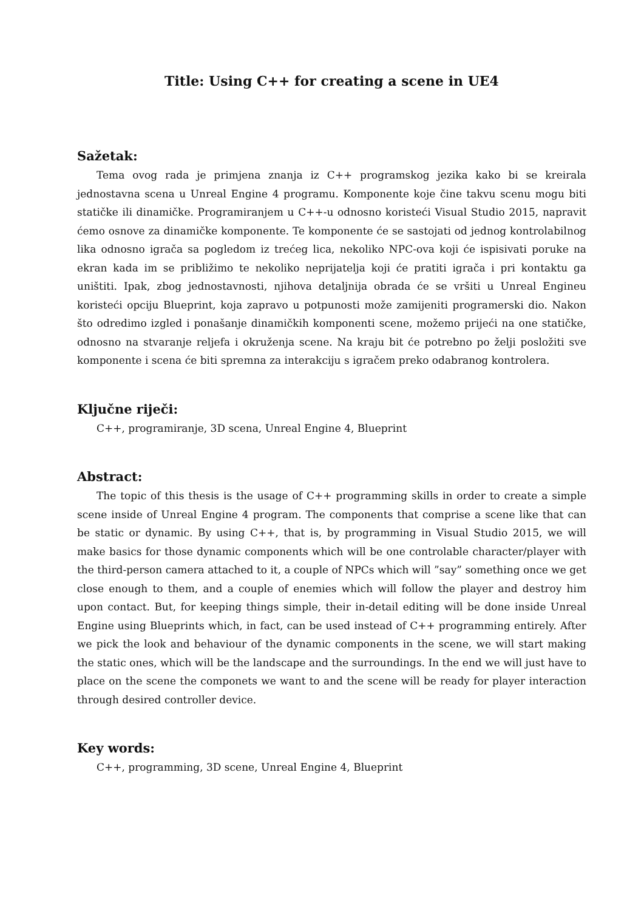Title: Using C++ for creating a scene in UE4
Sažetak:
Tema ovog rada je primjena znanja iz C++ programskog jezika kako bi se kreirala jednostavna scena u Unreal Engine 4 programu. Komponente koje čine takvu scenu mogu biti statičke ili dinamičke. Programiranjem u C++-u odnosno koristeći Visual Studio 2015, napravit ćemo osnove za dinamičke komponente. Te komponente će se sastojati od jednog kontrolabilnog lika odnosno igrača sa pogledom iz trećeg lica, nekoliko NPC-ova koji će ispisivati poruke na ekran kada im se približimo te nekoliko neprijatelja koji će pratiti igrača i pri kontaktu ga uništiti. Ipak, zbog jednostavnosti, njihova detaljnija obrada će se vršiti u Unreal Engineu koristeći opciju Blueprint, koja zapravo u potpunosti može zamijeniti programerski dio. Nakon što odredimo izgled i ponašanje dinamičkih komponenti scene, možemo prijeći na one statičke, odnosno na stvaranje reljefa i okruženja scene. Na kraju bit će potrebno po želji posložiti sve komponente i scena će biti spremna za interakciju s igračem preko odabranog kontrolera.
Ključne riječi:
C++, programiranje, 3D scena, Unreal Engine 4, Blueprint
Abstract:
The topic of this thesis is the usage of C++ programming skills in order to create a simple scene inside of Unreal Engine 4 program. The components that comprise a scene like that can be static or dynamic. By using C++, that is, by programming in Visual Studio 2015, we will make basics for those dynamic components which will be one controlable character/player with the third-person camera attached to it, a couple of NPCs which will ”say” something once we get close enough to them, and a couple of enemies which will follow the player and destroy him upon contact. But, for keeping things simple, their in-detail editing will be done inside Unreal Engine using Blueprints which, in fact, can be used instead of C++ programming entirely. After we pick the look and behaviour of the dynamic components in the scene, we will start making the static ones, which will be the landscape and the surroundings. In the end we will just have to place on the scene the componets we want to and the scene will be ready for player interaction through desired controller device.
Key words:
C++, programming, 3D scene, Unreal Engine 4, Blueprint